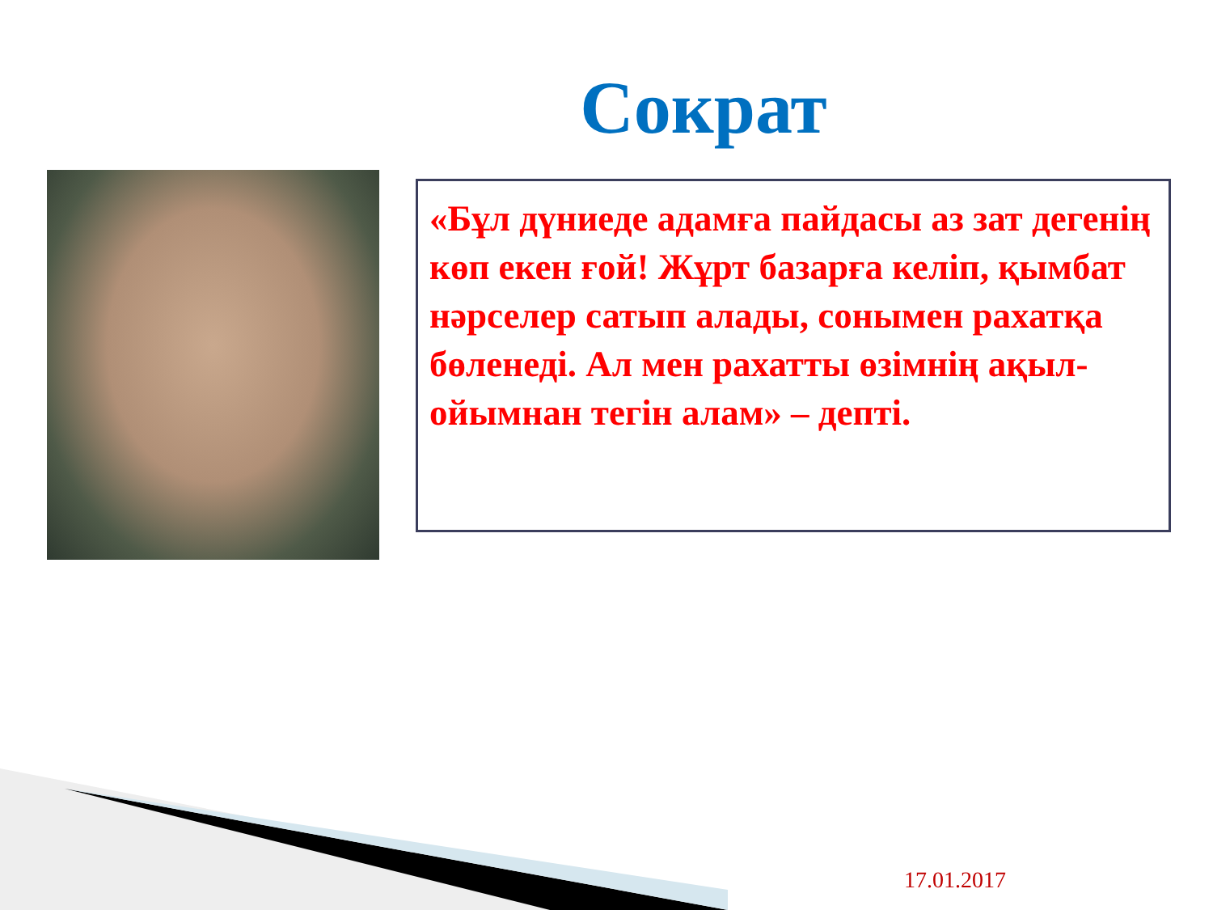Сократ
«Бұл дүниеде адамға пайдасы аз зат дегенің көп екен ғой! Жұрт базарға келіп, қымбат нәрселер сатып алады, сонымен рахатқа бөленеді. Ал мен рахатты өзімнің ақыл-ойымнан тегін алам» – депті.
17.01.2017